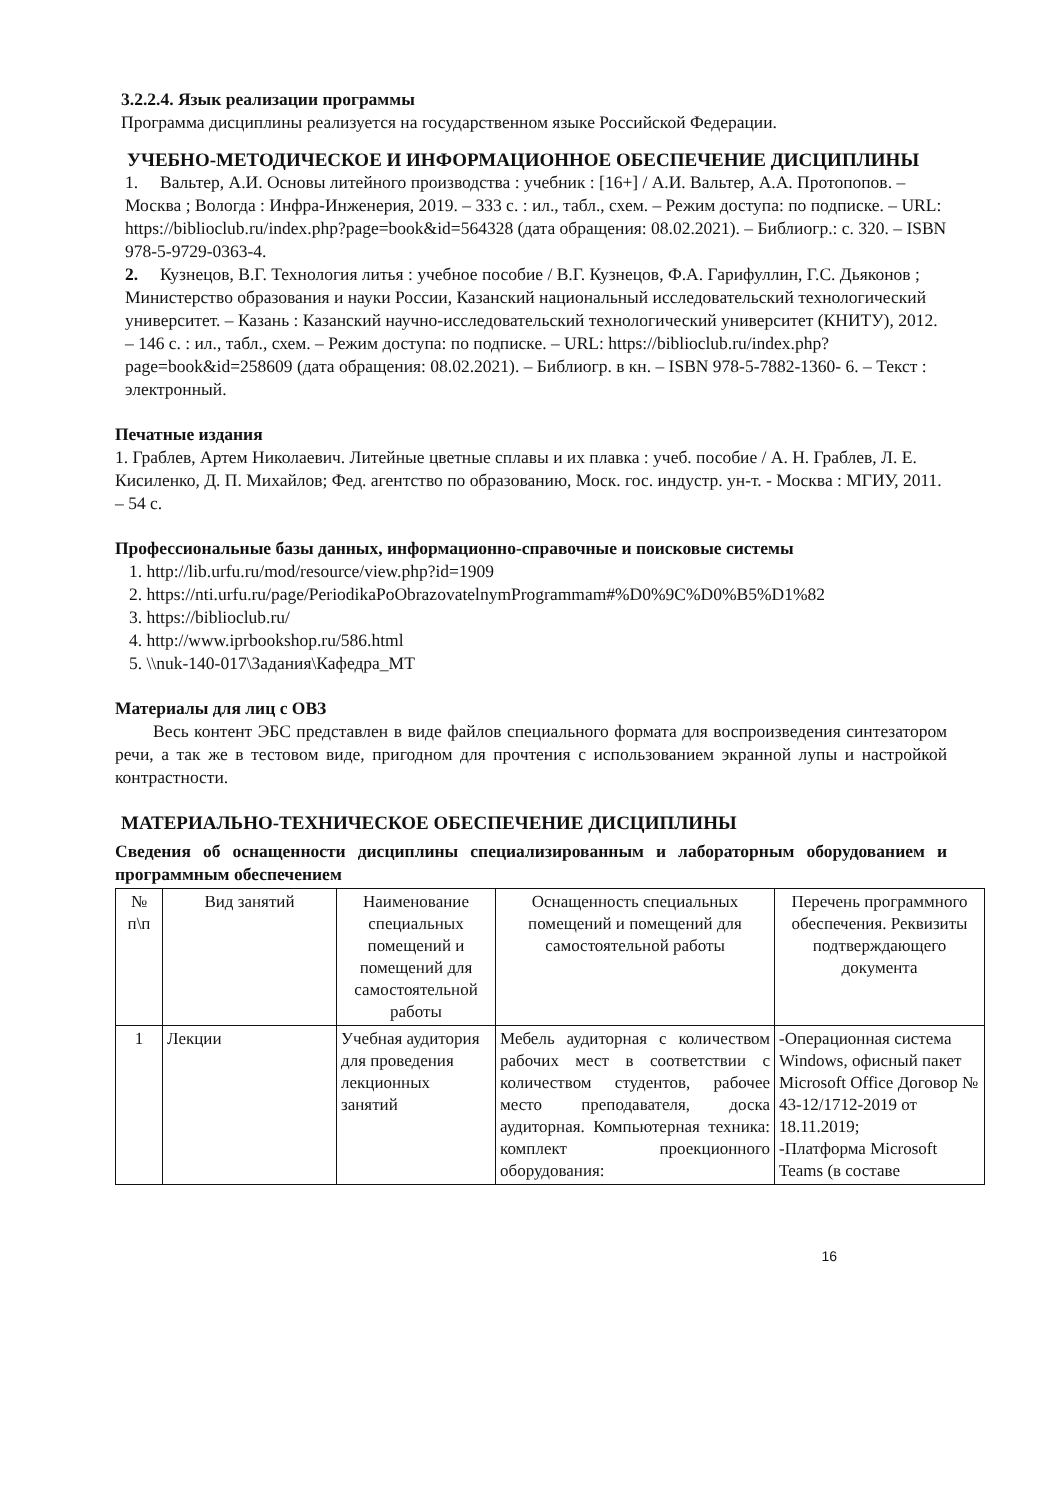3.2.2.4. Язык реализации программы
Программа дисциплины реализуется на государственном языке Российской Федерации.
УЧЕБНО-МЕТОДИЧЕСКОЕ И ИНФОРМАЦИОННОЕ ОБЕСПЕЧЕНИЕ ДИСЦИПЛИНЫ
1. Вальтер, А.И. Основы литейного производства : учебник : [16+] / А.И. Вальтер, А.А. Протопопов. – Москва ; Вологда : Инфра-Инженерия, 2019. – 333 с. : ил., табл., схем. – Режим доступа: по подписке. – URL: https://biblioclub.ru/index.php?page=book&id=564328 (дата обращения: 08.02.2021). – Библиогр.: с. 320. – ISBN 978-5-9729-0363-4.
2. Кузнецов, В.Г. Технология литья : учебное пособие / В.Г. Кузнецов, Ф.А. Гарифуллин, Г.С. Дьяконов ; Министерство образования и науки России, Казанский национальный исследовательский технологический университет. – Казань : Казанский научно-исследовательский технологический университет (КНИТУ), 2012. – 146 с. : ил., табл., схем. – Режим доступа: по подписке. – URL: https://biblioclub.ru/index.php?page=book&id=258609 (дата обращения: 08.02.2021). – Библиогр. в кн. – ISBN 978-5-7882-1360- 6. – Текст : электронный.
Печатные издания
1. Граблев, Артем Николаевич. Литейные цветные сплавы и их плавка : учеб. пособие / А. Н. Граблев, Л. Е. Кисиленко, Д. П. Михайлов; Фед. агентство по образованию, Моск. гос. индустр. ун-т. - Москва : МГИУ, 2011. – 54 с.
Профессиональные базы данных, информационно-справочные и поисковые системы
1. http://lib.urfu.ru/mod/resource/view.php?id=1909
2. https://nti.urfu.ru/page/PeriodikaPoObrazovatelnymProgrammam#%D0%9C%D0%B5%D1%82
3. https://biblioclub.ru/
4. http://www.iprbookshop.ru/586.html
5. \\nuk-140-017\Задания\Кафедра_МТ
Материалы для лиц с ОВЗ
Весь контент ЭБС представлен в виде файлов специального формата для воспроизведения синтезатором речи, а так же в тестовом виде, пригодном для прочтения с использованием экранной лупы и настройкой контрастности.
МАТЕРИАЛЬНО-ТЕХНИЧЕСКОЕ ОБЕСПЕЧЕНИЕ ДИСЦИПЛИНЫ
Сведения об оснащенности дисциплины специализированным и лабораторным оборудованием и программным обеспечением
| № п\п | Вид занятий | Наименование специальных помещений и помещений для самостоятельной работы | Оснащенность специальных помещений и помещений для самостоятельной работы | Перечень программного обеспечения. Реквизиты подтверждающего документа |
| --- | --- | --- | --- | --- |
| 1 | Лекции | Учебная аудитория для проведения лекционных занятий | Мебель аудиторная с количеством рабочих мест в соответствии с количеством студентов, рабочее место преподавателя, доска аудиторная. Компьютерная техника: комплект проекционного оборудования: | -Операционная система Windows, офисный пакет Microsoft Office Договор № 43-12/1712-2019 от 18.11.2019; -Платформа Microsoft Teams (в составе |
16